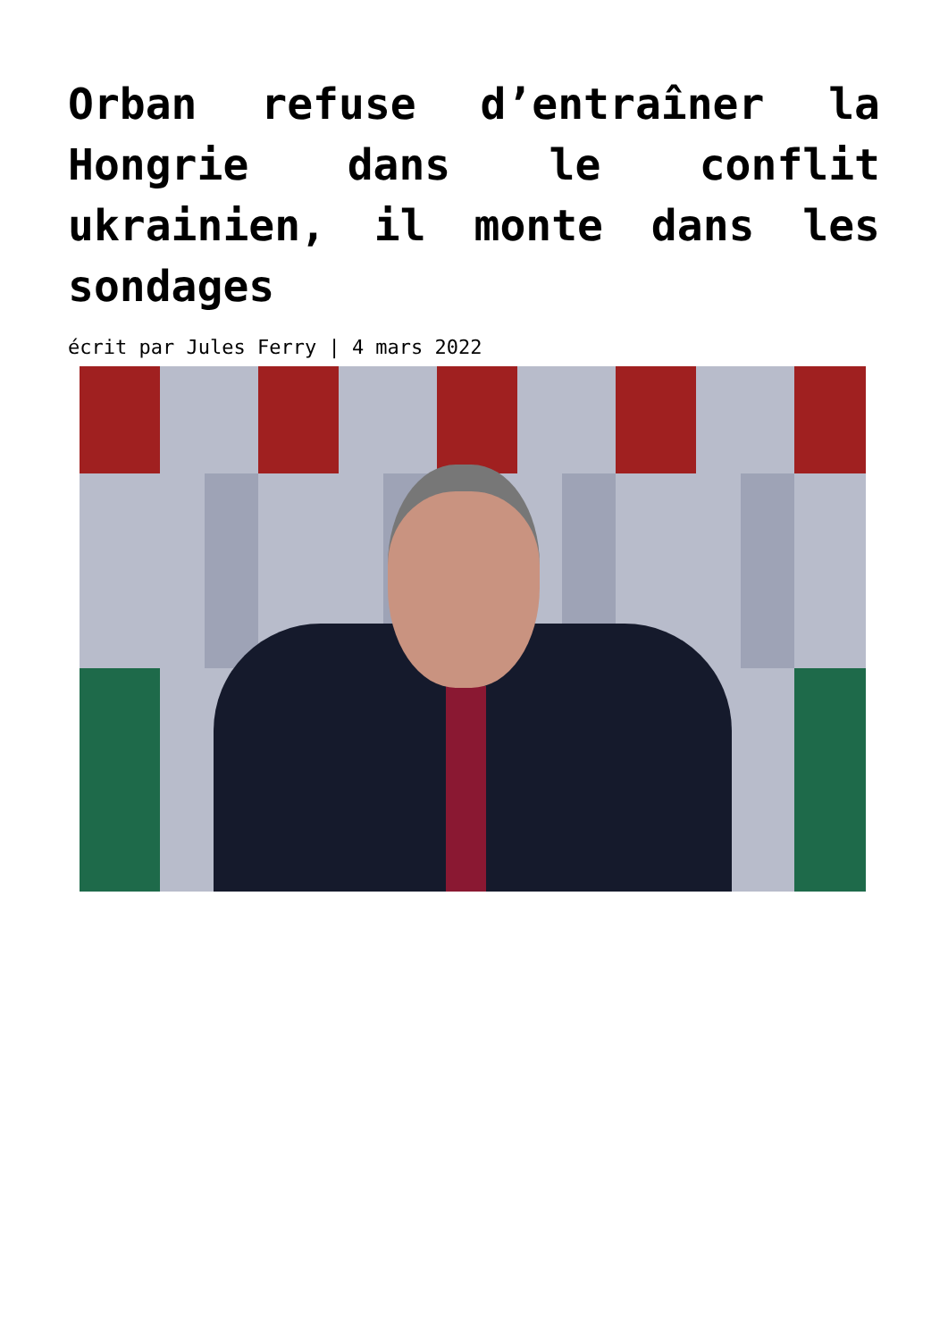Orban refuse d’entraîner la Hongrie dans le conflit ukrainien, il monte dans les sondages
écrit par Jules Ferry | 4 mars 2022